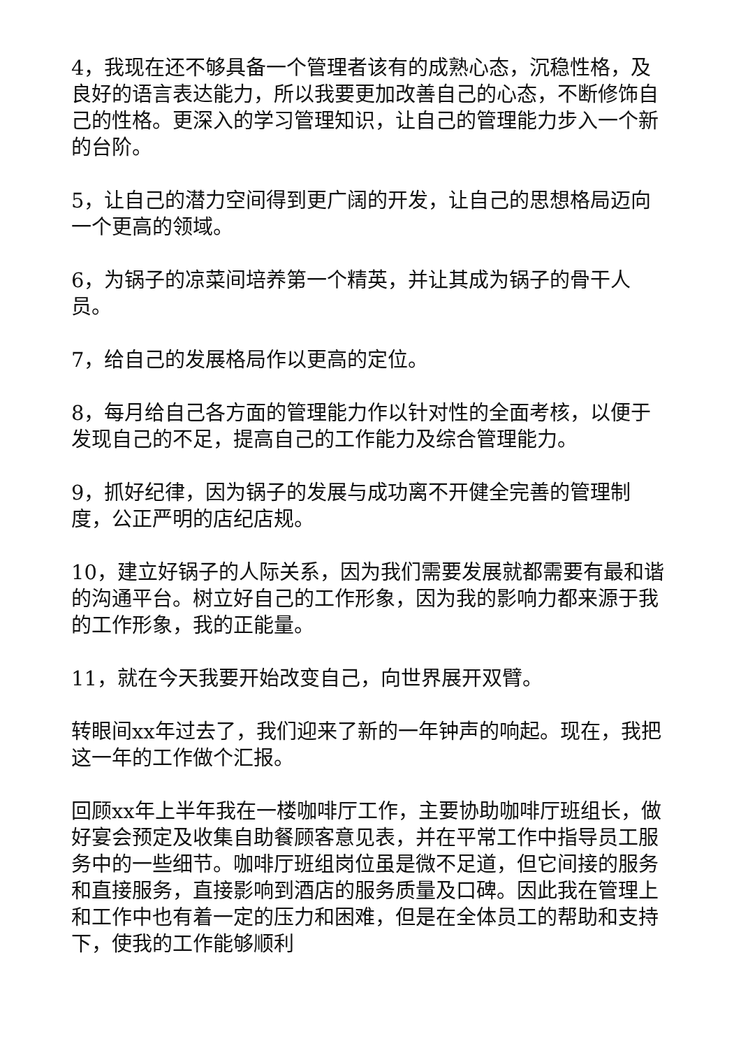4，我现在还不够具备一个管理者该有的成熟心态，沉稳性格，及良好的语言表达能力，所以我要更加改善自己的心态，不断修饰自己的性格。更深入的学习管理知识，让自己的管理能力步入一个新的台阶。
5，让自己的潜力空间得到更广阔的开发，让自己的思想格局迈向一个更高的领域。
6，为锅子的凉菜间培养第一个精英，并让其成为锅子的骨干人员。
7，给自己的发展格局作以更高的定位。
8，每月给自己各方面的管理能力作以针对性的全面考核，以便于发现自己的不足，提高自己的工作能力及综合管理能力。
9，抓好纪律，因为锅子的发展与成功离不开健全完善的管理制度，公正严明的店纪店规。
10，建立好锅子的人际关系，因为我们需要发展就都需要有最和谐的沟通平台。树立好自己的工作形象，因为我的影响力都来源于我的工作形象，我的正能量。
11，就在今天我要开始改变自己，向世界展开双臂。
转眼间xx年过去了，我们迎来了新的一年钟声的响起。现在，我把这一年的工作做个汇报。
回顾xx年上半年我在一楼咖啡厅工作，主要协助咖啡厅班组长，做好宴会预定及收集自助餐顾客意见表，并在平常工作中指导员工服务中的一些细节。咖啡厅班组岗位虽是微不足道，但它间接的服务和直接服务，直接影响到酒店的服务质量及口碑。因此我在管理上和工作中也有着一定的压力和困难，但是在全体员工的帮助和支持下，使我的工作能够顺利